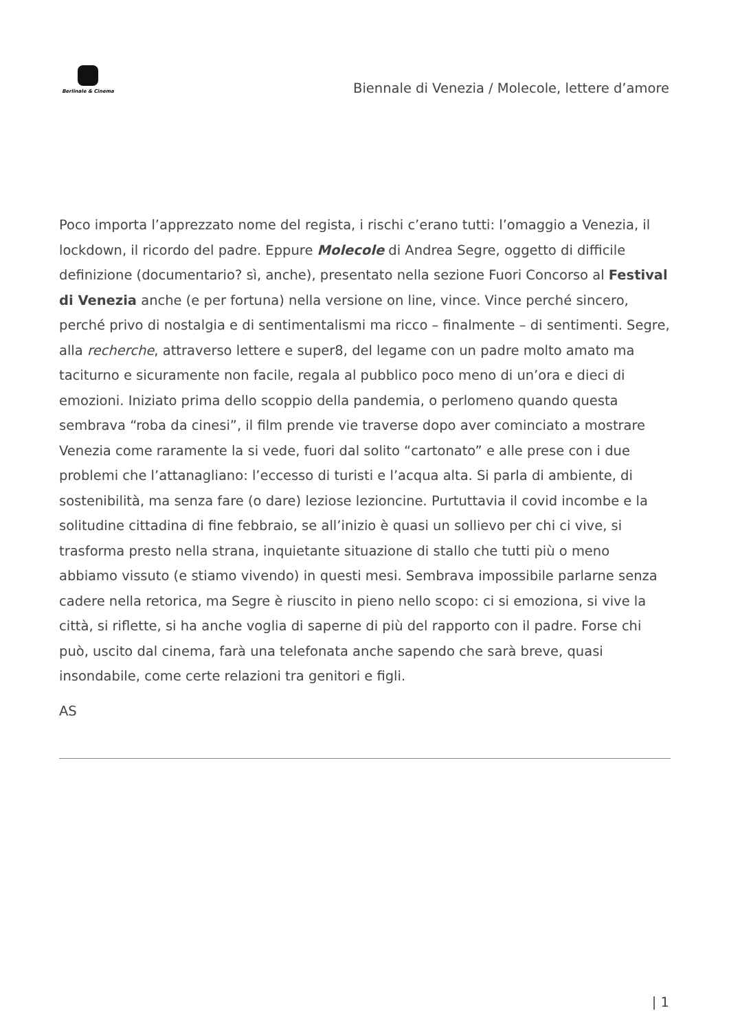Berlinale & Cinema
Biennale di Venezia / Molecole, lettere d’amore
Poco importa l’apprezzato nome del regista, i rischi c’erano tutti: l’omaggio a Venezia, il lockdown, il ricordo del padre. Eppure Molecole di Andrea Segre, oggetto di difficile definizione (documentario? sì, anche), presentato nella sezione Fuori Concorso al Festival di Venezia anche (e per fortuna) nella versione on line, vince. Vince perché sincero, perché privo di nostalgia e di sentimentalismi ma ricco – finalmente – di sentimenti. Segre, alla recherche, attraverso lettere e super8, del legame con un padre molto amato ma taciturno e sicuramente non facile, regala al pubblico poco meno di un’ora e dieci di emozioni. Iniziato prima dello scoppio della pandemia, o perlomeno quando questa sembrava “roba da cinesi”, il film prende vie traverse dopo aver cominciato a mostrare Venezia come raramente la si vede, fuori dal solito “cartonato” e alle prese con i due problemi che l’attanagliano: l’eccesso di turisti e l’acqua alta. Si parla di ambiente, di sostenibilità, ma senza fare (o dare) leziose lezioncine. Purtuttavia il covid incombe e la solitudine cittadina di fine febbraio, se all’inizio è quasi un sollievo per chi ci vive, si trasforma presto nella strana, inquietante situazione di stallo che tutti più o meno abbiamo vissuto (e stiamo vivendo) in questi mesi. Sembrava impossibile parlarne senza cadere nella retorica, ma Segre è riuscito in pieno nello scopo: ci si emoziona, si vive la città, si riflette, si ha anche voglia di saperne di più del rapporto con il padre. Forse chi può, uscito dal cinema, farà una telefonata anche sapendo che sarà breve, quasi insondabile, come certe relazioni tra genitori e figli.
AS
| 1